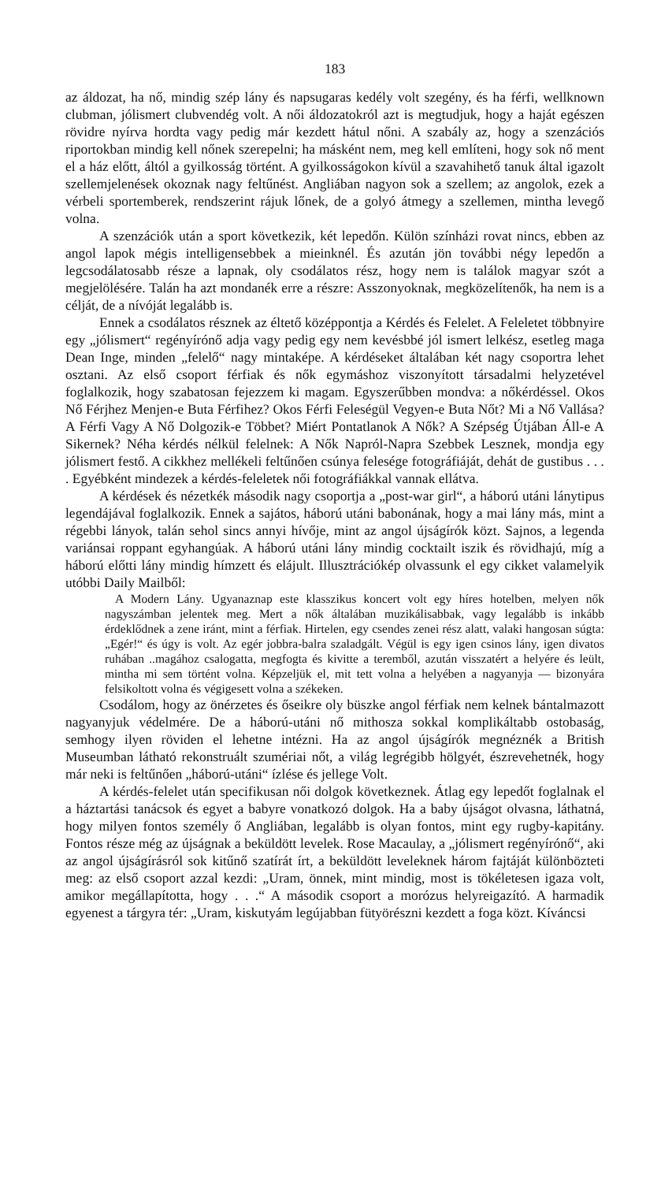183
az áldozat, ha nő, mindig szép lány és napsugaras kedély volt szegény, és ha férfi, wellknown clubman, jólismert clubvendég volt. A női áldozatokról azt is megtudjuk, hogy a haját egészen rövidre nyírva hordta vagy pedig már kezdett hátul nőni. A szabály az, hogy a szenzációs riportokban mindig kell nőnek szerepelni; ha másként nem, meg kell említeni, hogy sok nő ment el a ház előtt, áltól a gyilkosság történt. A gyilkosságokon kívül a szavahihető tanuk által igazolt szellemjelenések okoznak nagy feltűnést. Angliában nagyon sok a szellem; az angolok, ezek a vérbeli sportemberek, rendszerint rájuk lőnek, de a golyó átmegy a szellemen, mintha levegő volna.
A szenzációk után a sport következik, két lepedőn. Külön színházi rovat nincs, ebben az angol lapok mégis intelligensebbek a mieinknél. És azután jön további négy lepedőn a legcsodálatosabb része a lapnak, oly csodálatos rész, hogy nem is találok magyar szót a megjelölésére. Talán ha azt mondanék erre a részre: Asszonyoknak, megközelítenők, ha nem is a célját, de a nívóját legalább is.
Ennek a csodálatos résznek az éltető középpontja a Kérdés és Felelet. A Feleletet többnyire egy „jólismert“ regényírónő adja vagy pedig egy nem kevésbbé jól ismert lelkész, esetleg maga Dean Inge, minden „felelő“ nagy mintaképe. A kérdéseket általában két nagy csoportra lehet osztani. Az első csoport férfiak és nők egymáshoz viszonyított társadalmi helyzetével foglalkozik, hogy szabatosan fejezzem ki magam. Egyszerűbben mondva: a nőkérdéssel. Okos Nő Férjhez Menjen-e Buta Férfihez? Okos Férfi Feleségül Vegyen-e Buta Nőt? Mi a Nő Vallása? A Férfi Vagy A Nő Dolgozik-e Többet? Miért Pontatlanok A Nők? A Szépség Útjában Áll-e A Sikernek? Néha kérdés nélkül felelnek: A Nők Napról-Napra Szebbek Lesznek, mondja egy jólismert festő. A cikkhez mellékeli feltűnően csúnya felesége fotográfiáját, dehát de gustibus . . . . Egyébként mindezek a kérdés-feleletek női fotográfiákkal vannak ellátva.
A kérdések és nézetkék második nagy csoportja a „post-war girl“, a háború utáni lánytipus legendájával foglalkozik. Ennek a sajátos, háború utáni babonának, hogy a mai lány más, mint a régebbi lányok, talán sehol sincs annyi hívője, mint az angol újságírók közt. Sajnos, a legenda variánsai roppant egyhangúak. A háború utáni lány mindig cocktailt iszik és rövidhajú, míg a háború előtti lány mindig hímzett és elájult. Illusztrációkép olvassunk el egy cikket valamelyik utóbbi Daily Mailből:
A Modern Lány. Ugyanaznap este klasszikus koncert volt egy híres hotelben, melyen nők nagyszámban jelentek meg. Mert a nők általában muzikálisabbak, vagy legalább is inkább érdeklődnek a zene iránt, mint a férfiak. Hirtelen, egy csendes zenei rész alatt, valaki hangosan súgta: „Egér!“ és úgy is volt. Az egér jobbra-balra szaladgált. Végül is egy igen csinos lány, igen divatos ruhában ..magához csalogatta, megfogta és kivitte a teremből, azután visszatért a helyére és leült, mintha mi sem történt volna. Képzeljük el, mit tett volna a helyében a nagyanyja — bizonyára felsikoltott volna és végigesett volna a székeken.
Csodálom, hogy az önérzetes és őseikre oly büszke angol férfiak nem kelnek bántalmazott nagyanyjuk védelmére. De a háború-utáni nő mithosza sokkal komplikáltabb ostobaság, semhogy ilyen röviden el lehetne intézni. Ha az angol újságírók megnéznék a British Museumban látható rekonstruált szumériai nőt, a világ legrégibb hölgyét, észrevehetnék, hogy már neki is feltűnően „háború-utáni“ ízlése és jellege Volt.
A kérdés-felelet után specifikusan női dolgok következnek. Átlag egy lepedőt foglalnak el a háztartási tanácsok és egyet a babyre vonatkozó dolgok. Ha a baby újságot olvasna, láthatná, hogy milyen fontos személy ő Angliában, legalább is olyan fontos, mint egy rugby-kapitány. Fontos része még az újságnak a beküldött levelek. Rose Macaulay, a „jólismert regényírónő“, aki az angol újságírásról sok kitűnő szatírát írt, a beküldött leveleknek három fajtáját különbözteti meg: az első csoport azzal kezdi: „Uram, önnek, mint mindig, most is tökéletesen igaza volt, amikor megállapította, hogy . . .“ A második csoport a morózus helyreigazító. A harmadik egyenest a tárgyra tér: „Uram, kiskutyám legújabban fütyörészni kezdett a foga közt. Kíváncsi